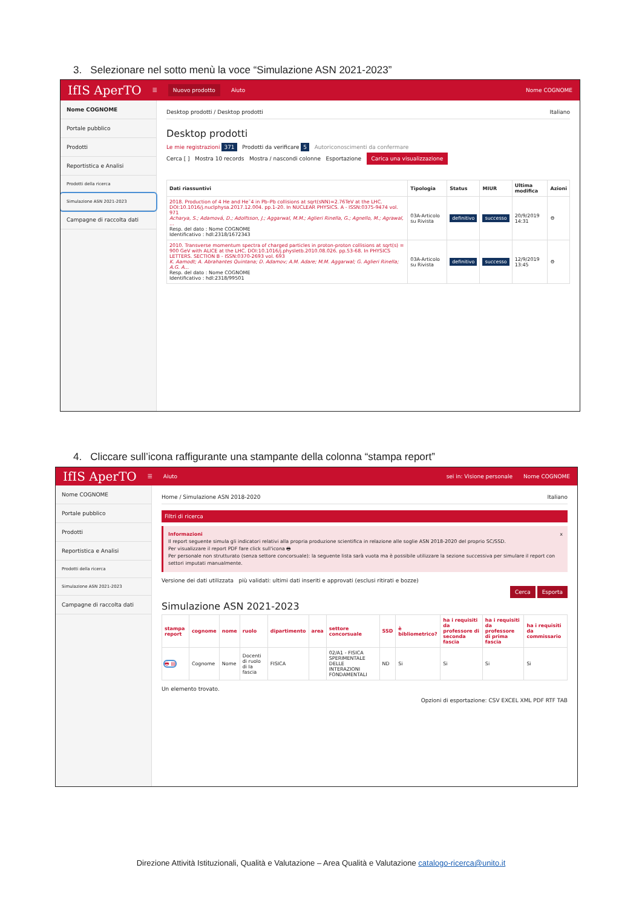3. Selezionare nel sotto menù la voce “Simulazione ASN 2021-2023”
IfIS AperTO ☰ Nuovo prodotto Aiuto Nome COGNOME
Nome COGNOME
Portale pubblico
Prodotti
Reportistica e Analisi
Prodotti della ricerca
Simulazione ASN 2021-2023
Campagne di raccolta dati
Desktop prodotti / Desktop prodotti Italiano
Desktop prodotti
Le mie registrazioni 371 Prodotti da verificare 5 Autoriconoscimenti da confermare
Cerca [ ] Mostra 10 records Mostra / nascondi colonne Esportazione Carica una visualizzazione
| Dati riassuntivi | Tipologia | Status | MIUR | Ultima modifica | Azioni |
| --- | --- | --- | --- | --- | --- |
| 2018. Production of 4 He and He¯4 in Pb–Pb collisions at sqrt(sNN)=2.76TeV at the LHC. DOI:10.1016/j.nuclphysa.2017.12.004. pp.1-20. In NUCLEAR PHYSICS. A - ISSN:0375-9474 vol. 971 Acharya, S.; Adamová, D.; Adolfsson, J.; Aggarwal, M.M.; Aglieri Rinella, G.; Agnello, M.; Agrawal, ... Resp. del dato : Nome COGNOME Identificativo : hdl:2318/1672343 | 03A-Articolo su Rivista | definitivo | successo | 20/9/2019 14:31 | ⚙ |
| 2010. Transverse momentum spectra of charged particles in proton-proton collisions at sqrt(s) = 900 GeV with ALICE at the LHC. DOI:10.1016/j.physletb.2010.08.026. pp.53-68. In PHYSICS LETTERS. SECTION B - ISSN:0370-2693 vol. 693 K. Aamodt; A. Abrahantes Quintana; D. Adamov; A.M. Adare; M.M. Aggarwal; G. Aglieri Rinella; A.G. A... Resp. del dato : Nome COGNOME Identificativo : hdl:2318/99501 | 03A-Articolo su Rivista | definitivo | successo | 12/9/2019 13:45 | ⚙ |
4. Cliccare sull’icona raffigurante una stampante della colonna “stampa report”
IfIS AperTO ☰ Aiuto sei in: Visione personale Nome COGNOME
Nome COGNOME
Portale pubblico
Prodotti
Reportistica e Analisi
Prodotti della ricerca
Simulazione ASN 2021-2023
Campagne di raccolta dati
Home / Simulazione ASN 2018-2020 Italiano
Filtri di ricerca
Informazioni x
Il report seguente simula gli indicatori relativi alla propria produzione scientifica in relazione alle soglie ASN 2018-2020 del proprio SC/SSD.
Per visualizzare il report PDF fare click sull'icona 🖶
Per personale non strutturato (senza settore concorsuale): la seguente lista sarà vuota ma è possibile utilizzare la sezione successiva per simulare il report con settori imputati manualmente.
Versione dei dati utilizzata più validati: ultimi dati inseriti e approvati (esclusi ritirati e bozze)
Cerca Esporta
Simulazione ASN 2021-2023
| stampa report | cognome | nome | ruolo | dipartimento | area | settore concorsuale | SSD | è bibliometrico? | ha i requisiti da professore di seconda fascia | ha i requisiti da professore di prima fascia | ha i requisiti da commissario |
| --- | --- | --- | --- | --- | --- | --- | --- | --- | --- | --- | --- |
| 🖶 ▤ | Cognome | Nome | Docenti di ruolo di Ia fascia | FISICA | | 02/A1 - FISICA SPERIMENTALE DELLE INTERAZIONI FONDAMENTALI | ND | Si | Si | Si | Si |
Un elemento trovato.
Opzioni di esportazione: CSV EXCEL XML PDF RTF TAB
Direzione Attività Istituzionali, Qualità e Valutazione – Area Qualità e Valutazione catalogo-ricerca@unito.it